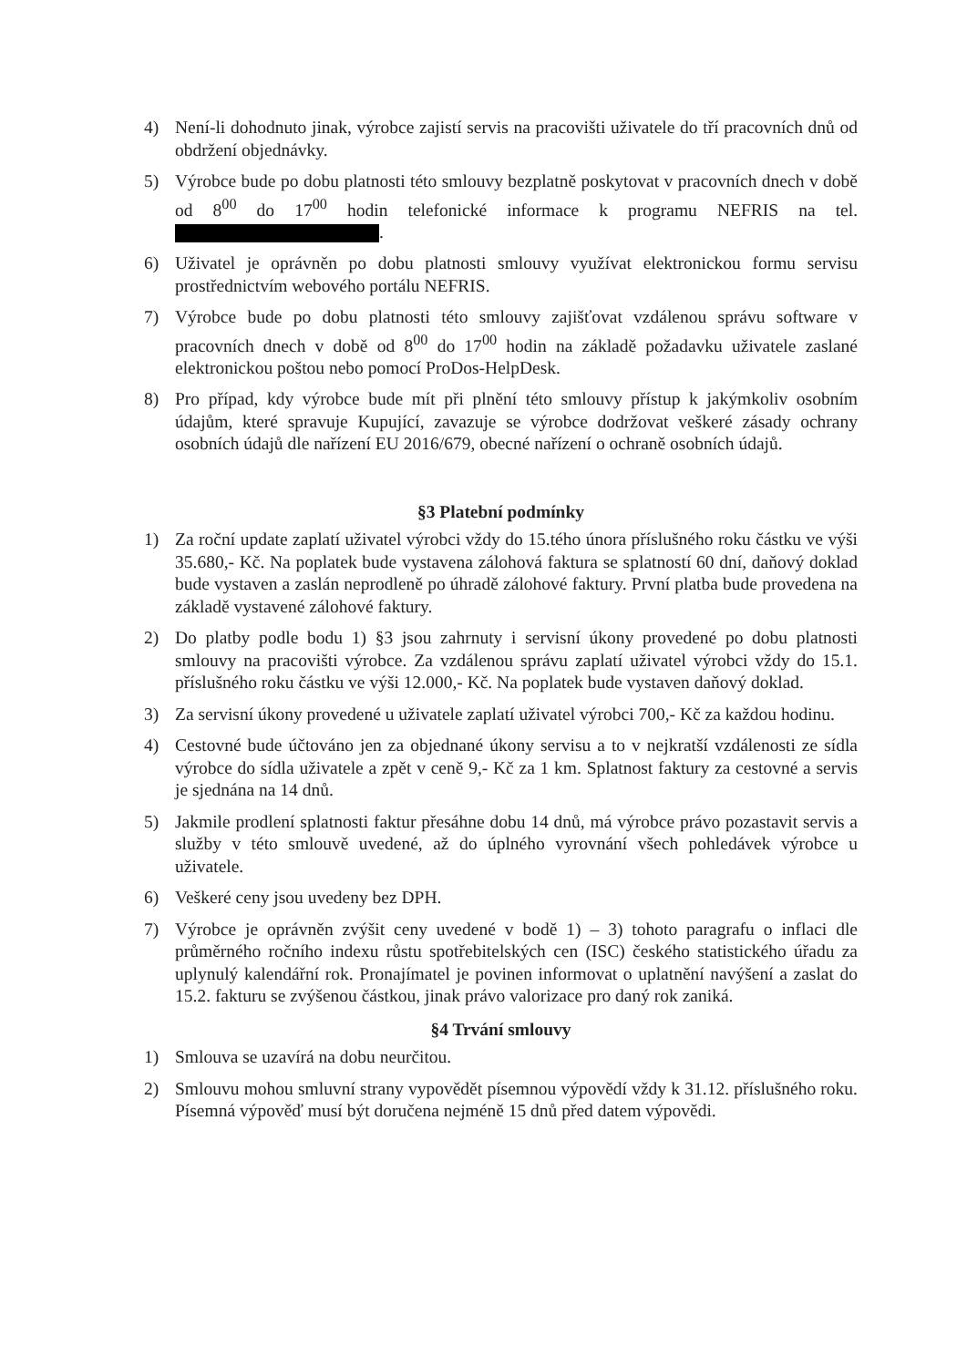4) Není-li dohodnuto jinak, výrobce zajistí servis na pracovišti uživatele do tří pracovních dnů od obdržení objednávky.
5) Výrobce bude po dobu platnosti této smlouvy bezplatně poskytovat v pracovních dnech v době od 8<sup>00</sup> do 17<sup>00</sup> hodin telefonické informace k programu NEFRIS na tel. .
6) Uživatel je oprávněn po dobu platnosti smlouvy využívat elektronickou formu servisu prostřednictvím webového portálu NEFRIS.
7) Výrobce bude po dobu platnosti této smlouvy zajišťovat vzdálenou správu software v pracovních dnech v době od 8<sup>00</sup> do 17<sup>00</sup> hodin na základě požadavku uživatele zaslané elektronickou poštou nebo pomocí ProDos-HelpDesk.
8) Pro případ, kdy výrobce bude mít při plnění této smlouvy přístup k jakýmkoliv osobním údajům, které spravuje Kupující, zavazuje se výrobce dodržovat veškeré zásady ochrany osobních údajů dle nařízení EU 2016/679, obecné nařízení o ochraně osobních údajů.
§3 Platební podmínky
1) Za roční update zaplatí uživatel výrobci vždy do 15.tého února příslušného roku částku ve výši 35.680,- Kč. Na poplatek bude vystavena zálohová faktura se splatností 60 dní, daňový doklad bude vystaven a zaslán neprodleně po úhradě zálohové faktury. První platba bude provedena na základě vystavené zálohové faktury.
2) Do platby podle bodu 1) §3 jsou zahrnuty i servisní úkony provedené po dobu platnosti smlouvy na pracovišti výrobce. Za vzdálenou správu zaplatí uživatel výrobci vždy do 15.1. příslušného roku částku ve výši 12.000,- Kč. Na poplatek bude vystaven daňový doklad.
3) Za servisní úkony provedené u uživatele zaplatí uživatel výrobci 700,- Kč za každou hodinu.
4) Cestovné bude účtováno jen za objednané úkony servisu a to v nejkratší vzdálenosti ze sídla výrobce do sídla uživatele a zpět v ceně 9,- Kč za 1 km. Splatnost faktury za cestovné a servis je sjednána na 14 dnů.
5) Jakmile prodlení splatnosti faktur přesáhne dobu 14 dnů, má výrobce právo pozastavit servis a služby v této smlouvě uvedené, až do úplného vyrovnání všech pohledávek výrobce u uživatele.
6) Veškeré ceny jsou uvedeny bez DPH.
7) Výrobce je oprávněn zvýšit ceny uvedené v bodě 1) – 3) tohoto paragrafu o inflaci dle průměrného ročního indexu růstu spotřebitelských cen (ISC) českého statistického úřadu za uplynulý kalendářní rok. Pronajímatel je povinen informovat o uplatnění navýšení a zaslat do 15.2. fakturu se zvýšenou částkou, jinak právo valorizace pro daný rok zaniká.
§4 Trvání smlouvy
1) Smlouva se uzavírá na dobu neurčitou.
2) Smlouvu mohou smluvní strany vypovědět písemnou výpovědí vždy k 31.12. příslušného roku. Písemná výpověď musí být doručena nejméně 15 dnů před datem výpovědi.